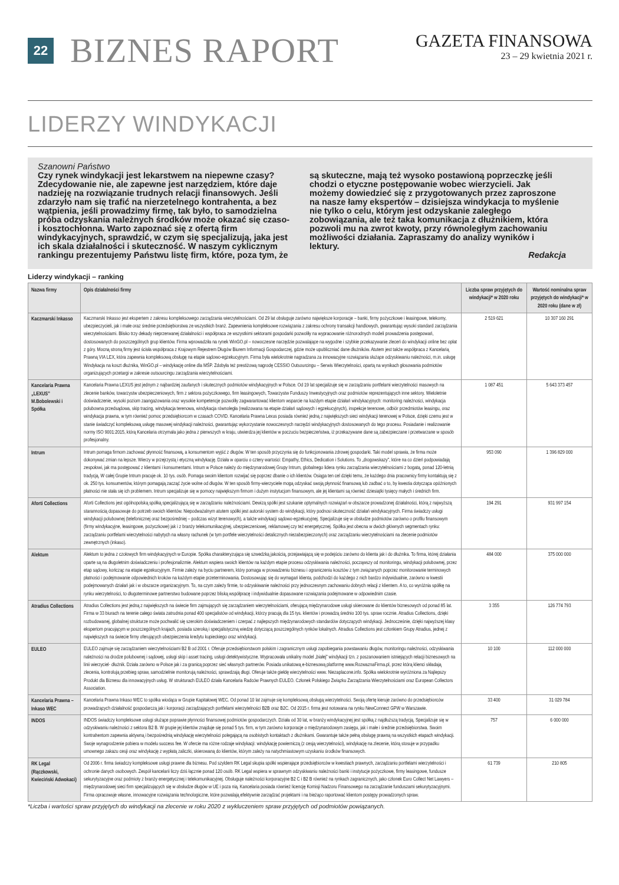22
BIZNES RAPORT
GAZETA FINANSOWA
23 – 29 kwietnia 2021 r.
LIDERZY WINDYKACJI
Szanowni Państwo
Czy rynek windykacji jest lekarstwem na niepewne czasy? Zdecydowanie nie, ale zapewne jest narzędziem, które daje nadzieję na rozwiązanie trudnych relacji finansowych. Jeśli zdarzyło nam się trafić na nierzetelnego kontrahenta, a bez wątpienia, jeśli prowadzimy firmę, tak było, to samodzielna próba odzyskania należnych środków może okazać się czaso- i kosztochłonna. Warto zapoznać się z ofertą firm windykacyjnych, sprawdzić, w czym się specjalizują, jaka jest ich skala działalności i skuteczność. W naszym cyklicznym rankingu prezentujemy Państwu listę firm, które, poza tym, że są skuteczne, mają też wysoko postawioną poprzeczkę jeśli chodzi o etyczne postępowanie wobec wierzycieli. Jak możemy dowiedzieć się z przygotowanych przez zaproszone na nasze łamy ekspertów – dzisiejsza windykacja to myślenie nie tylko o celu, którym jest odzyskanie zaległego zobowiązania, ale też taka komunikacja z dłużnikiem, która pozwoli mu na zwrot kwoty, przy równoległym zachowaniu możliwości działania. Zapraszamy do analizy wyników i lektury.
Redakcja
Liderzy windykacji – ranking
| Nazwa firmy | Opis działalności firmy | Liczba spraw przyjętych do windykacji* w 2020 roku | Wartość nominalna spraw przyjętych do windykacji* w 2020 roku (dane w zł) |
| --- | --- | --- | --- |
| Kaczmarski Inkasso | Kaczmarski Inkasso jest ekspertem z zakresu kompleksowego zarządzania wierzytelnościami. Od 29 lat obsługuje zarówno największe korporacje – banki, firmy pożyczkowe i leasingowe, telekomy, ubezpieczycieli, jak i małe oraz średnie przedsiębiorstwa ze wszystkich branż. Zapewnienia kompleksowe rozwiązania z zakresu ochrony transakcji handlowych, gwarantując wysoki standard zarządzania wierzytelnościami. Blisko trzy dekady nieprzerwanej działalności i współpraca ze wszystkimi sektorami gospodarki pozwoliły na wypracowanie różnorodnych modeli prowadzenia postępowań, dostosowanych do poszczególnych grup klientów. Firma wprowadziła na rynek WinGO.pl – nowoczesne narzędzie pozwalające na wygodne i szybkie przekazywanie zleceń do windykacji online bez opłat z góry. Mocną stroną firmy jest ścisła współpraca z Krajowym Rejestrem Długów Biurem Informacji Gospodarczej, gdzie może upubliczniać dane dłużników. Atutem jest także współpraca z Kancelarią Prawną VIA LEX, która zapewnia kompleksową obsługę na etapie sądowo-egzekucyjnym. Firma była wielokrotnie nagradzana za innowacyjne rozwiązania służące odzyskiwaniu należności, m.in. usługę Windykacja na koszt dłużnika, WinGO.pl – windykację online dla MŚP. Zdobyła też prestiżową nagrodę CESSIO Outsourcingu – Serwis Wierzytelności, opartą na wynikach głosowania podmiotów organizujących przetargi w zakresie outsourcingu zarządzania wierzytelnościami. | 2 519 621 | 10 307 160 291 |
| Kancelaria Prawna „LEXUS” M.Bobolewski i Spółka | Kancelaria Prawna LEXUS jest jednym z najbardziej zaufanych i skutecznych podmiotów windykacyjnych w Polsce. Od 19 lat specjalizuje się w zarządzaniu portfelami wierzytelności masowych na zlecenie banków, towarzystw ubezpieczeniowych, firm z sektora pożyczkowego, firm leasingowych, Towarzystw Funduszy Inwestycyjnych oraz podmiotów reprezentujących inne sektory. Wieloletnie doświadczenie, wysoki poziom zaangażowania oraz wysokie kompetencje pozwoliły zagwarantować klientom wsparcie na każdym etapie działań windykacyjnych: monitoring należności, windykacja polubowna przedsądowa, skip tracing, windykacja terenowa, windykacja równoległa (realizowana na etapie działań sądowych i egzekucyjnych), inspekcje terenowe, odbiór przedmiotów leasingu, oraz windykacja prawna, w tym również pomoc przedsiębiorcom w czasach COVID. Kancelaria Prawna Lexus posiada również jedną z największych sieci windykacji terenowej w Polsce, dzięki czemu jest w stanie świadczyć kompleksową usługę masowej windykacji należności, gwarantując wykorzystanie nowoczesnych narzędzi windykacyjnych dostosowanych do tego procesu. Posiadanie i realizowanie normy ISO 9001:2015, którą Kancelaria otrzymała jako jedna z pierwszych w kraju, utwierdza jej klientów w poczuciu bezpieczeństwa, iż przekazywane dane są zabezpieczane i przetwarzane w sposób profesjonalny. | 1 087 451 | 5 643 373 457 |
| Intrum | Intrum pomaga firmom zachować płynność finansową, a konsumentom wyjść z długów. W ten sposób przyczynia się do funkcjonowania zdrowej gospodarki. Taki model sprawia, że firma może dokonywać zmian na lepsze. Wierzy w przejrzystą i etyczną windykację. Działa w oparciu o cztery wartości: Empathy, Ethics, Dedication i Solutions. To „drogowskazy”, które na co dzień podpowiadają zespołowi, jak ma postępować z klientami i konsumentami. Intrum w Polsce należy do międzynarodowej Grupy Intrum, globalnego lidera rynku zarządzania wierzytelnościami z bogatą, ponad 120-letnią tradycją. W całej Grupie Intrum pracuje ok. 10 tys. osób. Pomaga swoim klientom rozwijać się poprzez dbanie o ich klientów. Osiąga ten cel dzięki temu, że każdego dnia pracownicy firmy kontaktują się z ok. 250 tys. konsumentów, którym pomagają zacząć życie wolne od długów. W ten sposób firmy-wierzyciele mogą odzyskać swoją płynność finansową lub zadbać o to, by kwestia dotycząca opóźnionych płatności nie stała się ich problemem. Intrum specjalizuje się w pomocy największym firmom i dużym instytucjom finansowym, ale jej klientami są również dziesiątki tysięcy małych i średnich firm. | 953 090 | 1 396 829 000 |
| Aforti Collections | Aforti Collections jest ogólnopolską spółką specjalizującą się w zarządzaniu należnościami. Dewizą spółki jest szukanie optymalnych rozwiązań w obszarze prowadzonej działalności, którą z najwyższą starannością dopasowuje do potrzeb swoich klientów. Niepodważalnym atutem spółki jest autorski system do windykacji, który podnosi skuteczność działań windykacyjnych. Firma świadczy usługi windykacji polubownej (telefonicznej oraz bezpośredniej – podczas wizyt terenowych), a także windykacji sądowo-egzekucyjnej. Specjalizuje się w obsłudze podmiotów zarówno o profilu finansowym (firmy windykacyjne, leasingowe, pożyczkowe) jak i z branży telekomunikacyjnej, ubezpieczeniowej, reklamowej czy też energetycznej. Spółka jest obecna w dwóch głównych segmentach rynku: zarządzaniu portfelami wierzytelności nabytych na własny rachunek (w tym portfele wierzytelności detalicznych niezabezpieczonych) oraz zarządzaniu wierzytelnościami na zlecenie podmiotów zewnętrznych (inkaso). | 194 291 | 931 997 154 |
| Alektum | Alektum to jedna z czołowych firm windykacyjnych w Europie. Spółka charakteryzująca się szwedzką jakością, przejawiającą się w podejściu zarówno do klienta jak i do dłużnika. To firma, której działania oparte są na długoletnim doświadczeniu i profesjonalizmie. Alektum wspiera swoich klientów na każdym etapie procesu odzyskiwania należności, począwszy od monitoringu, windykacji polubownej, przez etap sądowy, kończąc na etapie egzekucyjnym. Firmie zależy na byciu partnerem, który pomaga w prowadzeniu biznesu i ograniczeniu kosztów z tym związanych poprzez monitorowanie terminowych płatności i podejmowanie odpowiednich kroków na każdym etapie przeterminowania. Dostosowując się do wymagań klienta, podchodzi do każdego z nich bardzo indywidualnie, zarówno w kwestii podejmowanych działań jak i w obszarze organizacyjnym. To, na czym zależy firmie, to odzyskiwanie należności przy jednoczesnym zachowaniu dobrych relacji z klientem. A to, co wyróżnia spółkę na rynku wierzytelności, to długoterminowe partnerstwo budowane poprzez bliską współpracę i indywidualnie dopasowane rozwiązania podejmowane w odpowiednim czasie. | 484 000 | 375 000 000 |
| Atradius Collections | Atradius Collections jest jedną z największych na świecie firm zajmujących się zarządzaniem wierzytelnościami, oferującą międzynarodowe usługi skierowane do klientów biznesowych od ponad 85 lat. Firma w 33 biurach na terenie całego świata zatrudnia ponad 400 specjalistów od windykacji, którzy pracują dla 15 tys. klientów i prowadzą średnio 100 tys. spraw rocznie. Atradius Collections, dzięki rozbudowanej, globalnej strukturze może pochwalić się szerokim doświadczeniem i czerpać z najlepszych międzynarodowych standardów dotyczących windykacji. Jednocześnie, dzięki najwyższej klasy ekspertom pracującym w poszczególnych krajach, posiada szeroką i specjalistyczną wiedzę dotyczącą poszczególnych rynków lokalnych. Atradius Collections jest członkiem Grupy Atradius, jednej z największych na świecie firmy oferujących ubezpieczenia kredytu kupieckiego oraz windykacji. | 3 355 | 126 774 793 |
| EULEO | EULEO zajmuje się zarządzaniem wierzytelnościami B2 B od 2001 r. Oferuje przedsiębiorstwom polskim i zagranicznym usługi zapobiegania powstawaniu długów, monitoringu należności, odzyskiwania należności na drodze polubownej i sądowej, usługi skip i asset tracing, usługi detektywistyczne. Wypracowała unikalny model „białej” windykacji tzn. z poszanowaniem istniejących relacji biznesowych na linii wierzyciel- dłużnik. Działa zarówno w Polsce jak i za granicą poprzez sieć własnych partnerów. Posiada unikatową e-biznesową platformę www.RozwaznaFirma.pl, przez którą klienci składają zlecenia, kontrolują przebieg spraw, samodzielnie monitorują należności, sprawdzają długi. Oferuje także giełdę wierzytelności www. Niezaplacone.info. Spółka wielokrotnie wyróżniona za Najlepszy Produkt dla Biznesu dla innowacyjnych usług. W strukturach EULEO działa Kancelaria Radców Prawnych EULEO. Członek Polskiego Związku Zarządzania Wierzytelnościami oraz European Collectors Association. | 10 100 | 112 000 000 |
| Kancelaria Prawna – Inkaso WEC | Kancelaria Prawna Inkaso WEC to spółka wiodąca w Grupie Kapitałowej WEC. Od ponad 10 lat zajmuje się kompleksową obsługą wierzytelności. Swoją ofertę kieruje zarówno do przedsiębiorców prowadzących działalność gospodarczą jak i korporacji zarządzających portfelami wierzytelności B2B oraz B2C. Od 2015 r. firma jest notowana na rynku NewConnect GPW w Warszawie. | 33 400 | 31 029 784 |
| INDOS | INDOS świadczy kompleksowe usługi służące poprawie płynności finansowej podmiotów gospodarczych. Działa od 30 lat, w branży windykacyjnej jest spółką z najdłuższą tradycją. Specjalizuje się w odzyskiwaniu należności z sektora B2 B. W grupie jej klientów znajduje się ponad 5 tys. firm, w tym zarówno korporacje o międzynarodowym zasięgu, jak i małe i średnie przedsiębiorstwa. Swoim kontrahentom zapewnia aktywną i bezpośrednią windykację wierzytelności polegającą na osobistych kontaktach z dłużnikami. Gwarantuje także pełną obsługę prawną na wszystkich etapach windykacji. Swoje wynagrodzenie pobiera w modelu success fee. W ofercie ma różne rodzaje windykacji: windykację powierniczą (z cesją wierzytelności), windykację na zlecenie, którą stosuje w przypadku umownego zakazu cesji oraz windykację z wypłatą zaliczki, skierowaną do klientów, którym zależy na natychmiastowym uzyskaniu środków finansowych. | 757 | 6 000 000 |
| RK Legal (Rączkowski, Kwieciński Adwokaci) | Od 2006 r. firma świadczy kompleksowe usługi prawne dla biznesu. Pod szyldem RK Legal skupia spółki wspierające przedsiębiorców w kwestiach prawnych, zarządzaniu portfelami wierzytelności i ochronie danych osobowych. Zespół kancelarii liczy dziś łącznie ponad 120 osób. RK Legal wspiera w sprawnym odzyskiwaniu należności banki i instytucje pożyczkowe, firmy leasingowe, fundusze sekurytyzacyjne oraz podmioty z branży energetycznej i telekomunikacyjnej. Obsługuje należności korporacyjne B2 C i B2 B również na rynkach zagranicznych, jako członek Euro Collect Net Lawyers – międzynarodowej sieci firm specjalizujących się w obsłudze długów w UE i poza nią. Kancelaria posiada również licencję Komisji Nadzoru Finansowego na zarządzanie funduszami sekurytyzacyjnymi. Firma opracowuje własne, innowacyjne rozwiązania technologiczne, które pozwalają efektywnie zarządzać projektami i na bieżąco raportować klientom postępy prowadzonych spraw. | 61 739 | 210 805 |
*Liczba i wartości spraw przyjętych do windykacji na zlecenie w roku 2020 z wykluczeniem spraw przyjętych od podmiotów powiązanych.